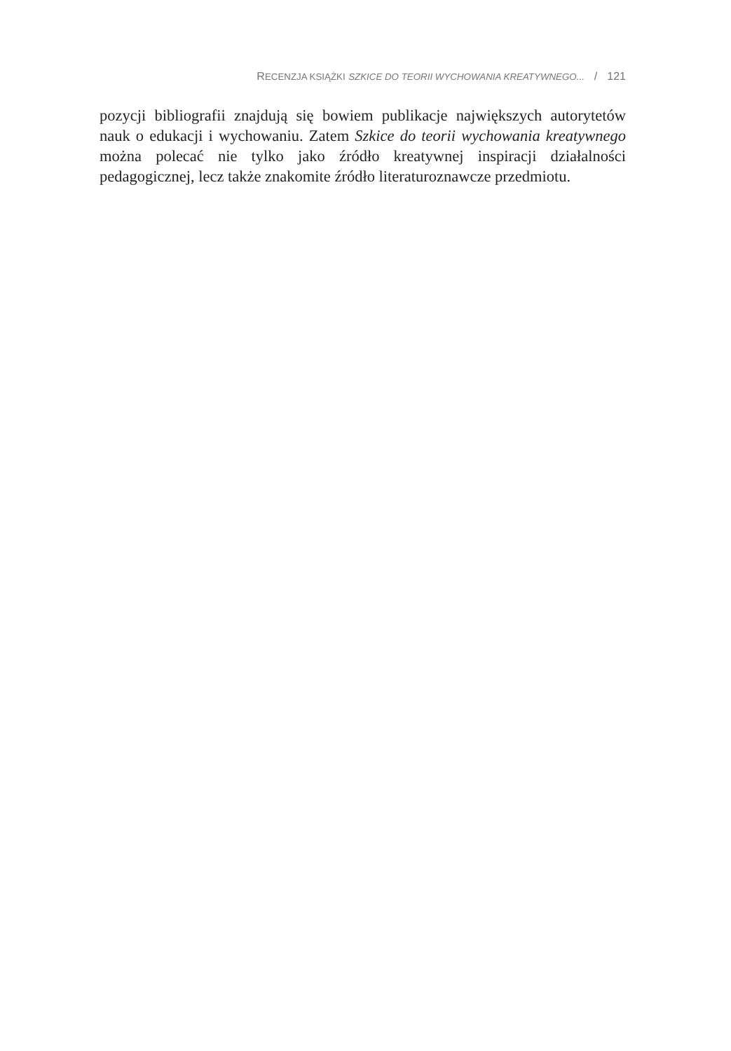RECENZJA KSIĄŻKI SZKICE DO TEORII WYCHOWANIA KREATYWNEGO... / 121
pozycji bibliografii znajdują się bowiem publikacje największych autorytetów nauk o edukacji i wychowaniu. Zatem Szkice do teorii wychowania kreatyw­nego można polecać nie tylko jako źródło kreatywnej inspiracji działalności pedagogicznej, lecz także znakomite źródło literaturoznawcze przedmiotu.